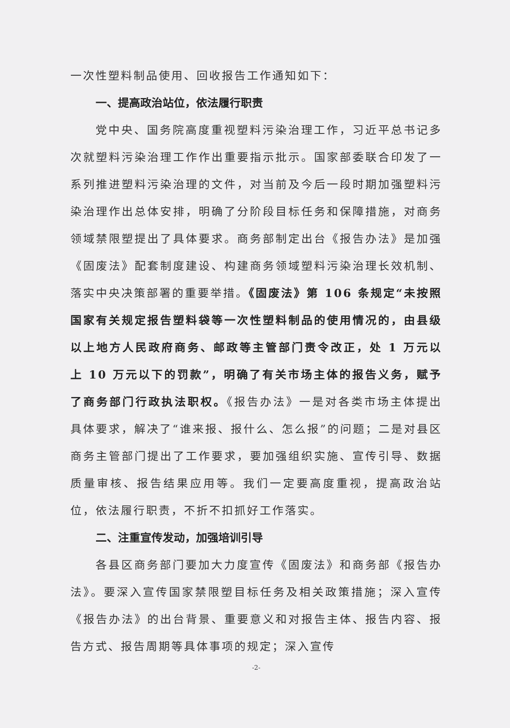一次性塑料制品使用、回收报告工作通知如下：
一、提高政治站位，依法履行职责
党中央、国务院高度重视塑料污染治理工作，习近平总书记多次就塑料污染治理工作作出重要指示批示。国家部委联合印发了一系列推进塑料污染治理的文件，对当前及今后一段时期加强塑料污染治理作出总体安排，明确了分阶段目标任务和保障措施，对商务领域禁限塑提出了具体要求。商务部制定出台《报告办法》是加强《固废法》配套制度建设、构建商务领域塑料污染治理长效机制、落实中央决策部署的重要举措。《固废法》第 106 条规定“未按照国家有关规定报告塑料袋等一次性塑料制品的使用情况的，由县级以上地方人民政府商务、邮政等主管部门责令改正，处 1 万元以上 10 万元以下的罚款”，明确了有关市场主体的报告义务，赋予了商务部门行政执法职权。《报告办法》一是对各类市场主体提出具体要求，解决了“谁来报、报什么、怎么报”的问题；二是对县区商务主管部门提出了工作要求，要加强组织实施、宣传引导、数据质量审核、报告结果应用等。我们一定要高度重视，提高政治站位，依法履行职责，不折不扣抓好工作落实。
二、注重宣传发动，加强培训引导
各县区商务部门要加大力度宣传《固废法》和商务部《报告办法》。要深入宣传国家禁限塑目标任务及相关政策措施；深入宣传《报告办法》的出台背景、重要意义和对报告主体、报告内容、报告方式、报告周期等具体事项的规定；深入宣传
-2-